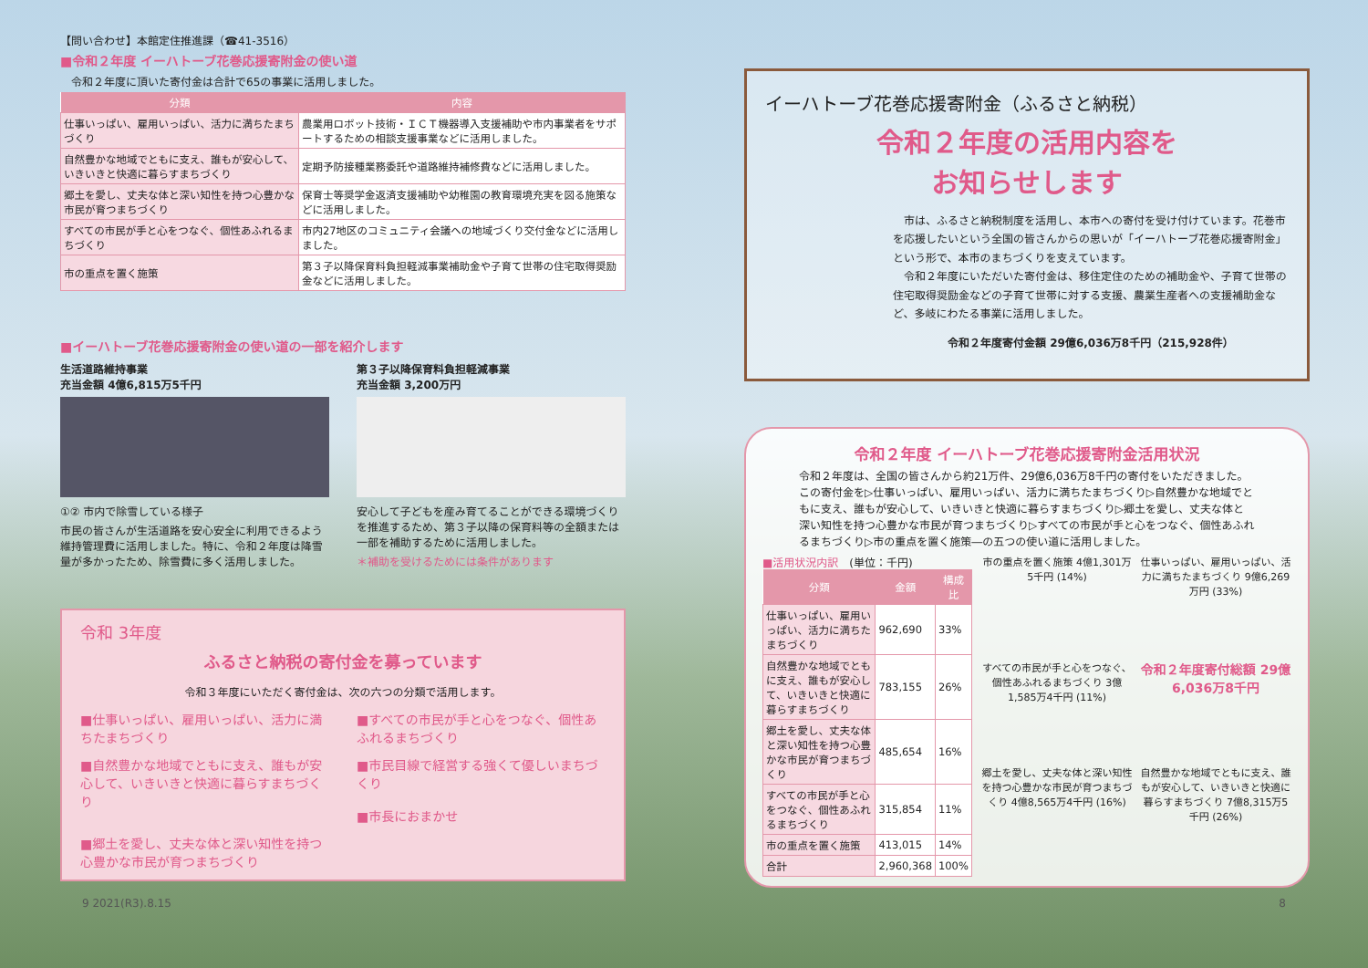【問い合わせ】本館定住推進課（☎41-3516）
■令和２年度 イーハトーブ花巻応援寄附金の使い道
令和２年度に頂いた寄付金は合計で65の事業に活用しました。
| 分類 | 内容 |
| --- | --- |
| 仕事いっぱい、雇用いっぱい、活力に満ちたまちづくり | 農業用ロボット技術・ＩＣＴ機器導入支援補助や市内事業者をサポートするための相談支援事業などに活用しました。 |
| 自然豊かな地域でともに支え、誰もが安心して、いきいきと快適に暮らすまちづくり | 定期予防接種業務委託や道路維持補修費などに活用しました。 |
| 郷土を愛し、丈夫な体と深い知性を持つ心豊かな市民が育つまちづくり | 保育士等奨学金返済支援補助や幼稚園の教育環境充実を図る施策などに活用しました。 |
| すべての市民が手と心をつなぐ、個性あふれるまちづくり | 市内27地区のコミュニティ会議への地域づくり交付金などに活用しました。 |
| 市の重点を置く施策 | 第３子以降保育料負担軽減事業補助金や子育て世帯の住宅取得奨励金などに活用しました。 |
■イーハトーブ花巻応援寄附金の使い道の一部を紹介します
生活道路維持事業
充当金額 4億6,815万5千円
①② 市内で除雪している様子
市民の皆さんが生活道路を安心安全に利用できるよう維持管理費に活用しました。特に、令和２年度は降雪量が多かったため、除雪費に多く活用しました。
第３子以降保育料負担軽減事業
充当金額 3,200万円
安心して子どもを産み育てることができる環境づくりを推進するため、第３子以降の保育料等の全額または一部を補助するために活用しました。
＊補助を受けるためには条件があります
令和 3年度
ふるさと納税の寄付金を募っています
令和３年度にいただく寄付金は、次の六つの分類で活用します。
■仕事いっぱい、雇用いっぱい、活力に満ちたまちづくり
■すべての市民が手と心をつなぐ、個性あふれるまちづくり
■自然豊かな地域でともに支え、誰もが安心して、いきいきと快適に暮らすまちづくり
■市民目線で経営する強くて優しいまちづくり
■市長におまかせ
■郷土を愛し、丈夫な体と深い知性を持つ心豊かな市民が育つまちづくり
イーハトーブ花巻応援寄附金（ふるさと納税）
令和２年度の活用内容を
お知らせします
　市は、ふるさと納税制度を活用し、本市への寄付を受け付けています。花巻市を応援したいという全国の皆さんからの思いが「イーハトーブ花巻応援寄附金」という形で、本市のまちづくりを支えています。
　令和２年度にいただいた寄付金は、移住定住のための補助金や、子育て世帯の住宅取得奨励金などの子育て世帯に対する支援、農業生産者への支援補助金など、多岐にわたる事業に活用しました。
令和２年度寄付金額 29億6,036万8千円（215,928件）
令和２年度 イーハトーブ花巻応援寄附金活用状況
令和２年度は、全国の皆さんから約21万件、29億6,036万8千円の寄付をいただきました。この寄付金を▷仕事いっぱい、雇用いっぱい、活力に満ちたまちづくり▷自然豊かな地域でともに支え、誰もが安心して、いきいきと快適に暮らすまちづくり▷郷土を愛し、丈夫な体と深い知性を持つ心豊かな市民が育つまちづくり▷すべての市民が手と心をつなぐ、個性あふれるまちづくり▷市の重点を置く施策―の五つの使い道に活用しました。
■活用状況内訳　(単位：千円)
| 分類 | 金額 | 構成比 |
| --- | --- | --- |
| 仕事いっぱい、雇用いっぱい、活力に満ちたまちづくり | 962,690 | 33% |
| 自然豊かな地域でともに支え、誰もが安心して、いきいきと快適に暮らすまちづくり | 783,155 | 26% |
| 郷土を愛し、丈夫な体と深い知性を持つ心豊かな市民が育つまちづくり | 485,654 | 16% |
| すべての市民が手と心をつなぐ、個性あふれるまちづくり | 315,854 | 11% |
| 市の重点を置く施策 | 413,015 | 14% |
| 合計 | 2,960,368 | 100% |
市の重点を置く施策 4億1,301万5千円 (14%)
仕事いっぱい、雇用いっぱい、活力に満ちたまちづくり 9億6,269万円 (33%)
すべての市民が手と心をつなぐ、個性あふれるまちづくり 3億1,585万4千円 (11%)
令和２年度寄付総額 29億6,036万8千円
郷土を愛し、丈夫な体と深い知性を持つ心豊かな市民が育つまちづくり 4億8,565万4千円 (16%)
自然豊かな地域でともに支え、誰もが安心して、いきいきと快適に暮らすまちづくり 7億8,315万5千円 (26%)
9 2021(R3).8.15 8